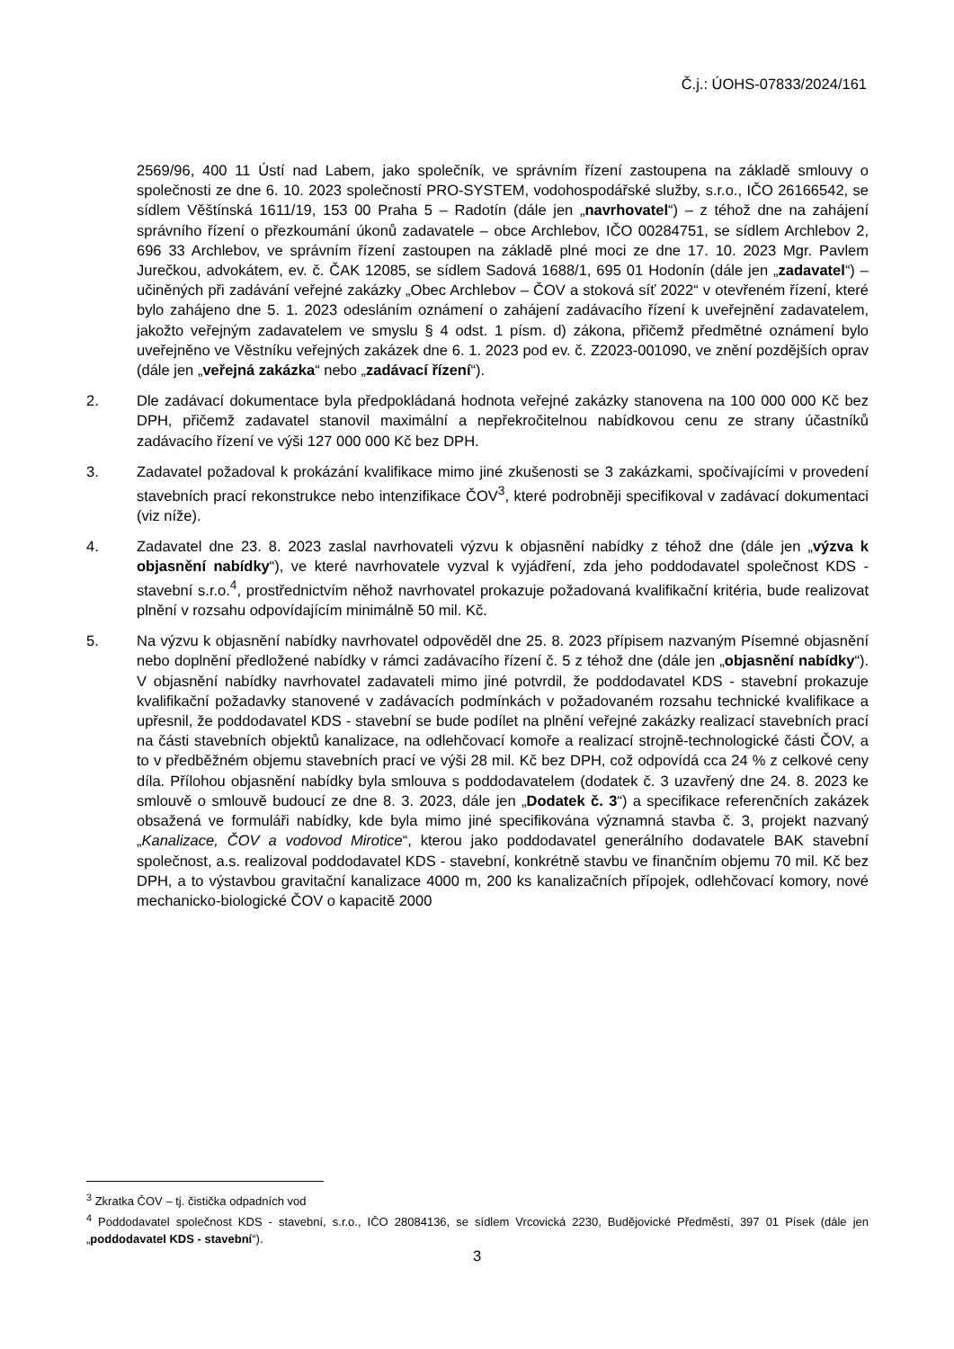Č.j.: ÚOHS-07833/2024/161
2569/96, 400 11 Ústí nad Labem, jako společník, ve správním řízení zastoupena na základě smlouvy o společnosti ze dne 6. 10. 2023 společností PRO-SYSTEM, vodohospodářské služby, s.r.o., IČO 26166542, se sídlem Věštínská 1611/19, 153 00 Praha 5 – Radotín (dále jen „navrhovatel“) – z téhož dne na zahájení správního řízení o přezkoumání úkonů zadavatele – obce Archlebov, IČO 00284751, se sídlem Archlebov 2, 696 33 Archlebov, ve správním řízení zastoupen na základě plné moci ze dne 17. 10. 2023 Mgr. Pavlem Jurečkou, advokátem, ev. č. ČAK 12085, se sídlem Sadová 1688/1, 695 01 Hodonín (dále jen „zadavatel“) – učiněných při zadávání veřejné zakázky „Obec Archlebov – ČOV a stoková síť 2022“ v otevřeném řízení, které bylo zahájeno dne 5. 1. 2023 odesláním oznámení o zahájení zadávacího řízení k uveřejnění zadavatelem, jakožto veřejným zadavatelem ve smyslu § 4 odst. 1 písm. d) zákona, přičemž předmětné oznámení bylo uveřejněno ve Věstníku veřejných zakázek dne 6. 1. 2023 pod ev. č. Z2023-001090, ve znění pozdějších oprav (dále jen „veřejná zakázka“ nebo „zadávací řízení“).
2. Dle zadávací dokumentace byla předpokládaná hodnota veřejné zakázky stanovena na 100 000 000 Kč bez DPH, přičemž zadavatel stanovil maximální a nepřekročitelnou nabídkovou cenu ze strany účastníků zadávacího řízení ve výši 127 000 000 Kč bez DPH.
3. Zadavatel požadoval k prokázání kvalifikace mimo jiné zkušenosti se 3 zakázkami, spočívajícími v provedení stavebních prací rekonstrukce nebo intenzifikace ČOV<sup>3</sup>, které podrobněji specifikoval v zadávací dokumentaci (viz níže).
4. Zadavatel dne 23. 8. 2023 zaslal navrhovateli výzvu k objasnění nabídky z téhož dne (dále jen „výzva k objasnění nabídky“), ve které navrhovatele vyzval k vyjádření, zda jeho poddodavatel společnost KDS - stavební s.r.o.<sup>4</sup>, prostřednictvím něhož navrhovatel prokazuje požadovaná kvalifikační kritéria, bude realizovat plnění v rozsahu odpovídajícím minimálně 50 mil. Kč.
5. Na výzvu k objasnění nabídky navrhovatel odpověděl dne 25. 8. 2023 přípisem nazvaným Písemné objasnění nebo doplnění předložené nabídky v rámci zadávacího řízení č. 5 z téhož dne (dále jen „objasnění nabídky“). V objasnění nabídky navrhovatel zadavateli mimo jiné potvrdil, že poddodavatel KDS - stavební prokazuje kvalifikační požadavky stanovené v zadávacích podmínkách v požadovaném rozsahu technické kvalifikace a upřesnil, že poddodavatel KDS - stavební se bude podílet na plnění veřejné zakázky realizací stavebních prací na části stavebních objektů kanalizace, na odlehčovací komoře a realizací strojně-technologické části ČOV, a to v předběžném objemu stavebních prací ve výši 28 mil. Kč bez DPH, což odpovídá cca 24 % z celkové ceny díla. Přílohou objasnění nabídky byla smlouva s poddodavatelem (dodatek č. 3 uzavřený dne 24. 8. 2023 ke smlouvě o smlouvě budoucí ze dne 8. 3. 2023, dále jen „Dodatek č. 3“) a specifikace referenčních zakázek obsažená ve formuláři nabídky, kde byla mimo jiné specifikována významná stavba č. 3, projekt nazvaný „Kanalizace, ČOV a vodovod Mirotice“, kterou jako poddodavatel generálního dodavatele BAK stavební společnost, a.s. realizoval poddodavatel KDS - stavební, konkrétně stavbu ve finančním objemu 70 mil. Kč bez DPH, a to výstavbou gravitační kanalizace 4000 m, 200 ks kanalizačních přípojek, odlehčovací komory, nové mechanicko-biologické ČOV o kapacitě 2000
<sup>3</sup> Zkratka ČOV – tj. čistička odpadních vod
<sup>4</sup> Poddodavatel společnost KDS - stavební, s.r.o., IČO 28084136, se sídlem Vrcovická 2230, Budějovické Předměstí, 397 01 Písek (dále jen „poddodavatel KDS - stavební“).
3